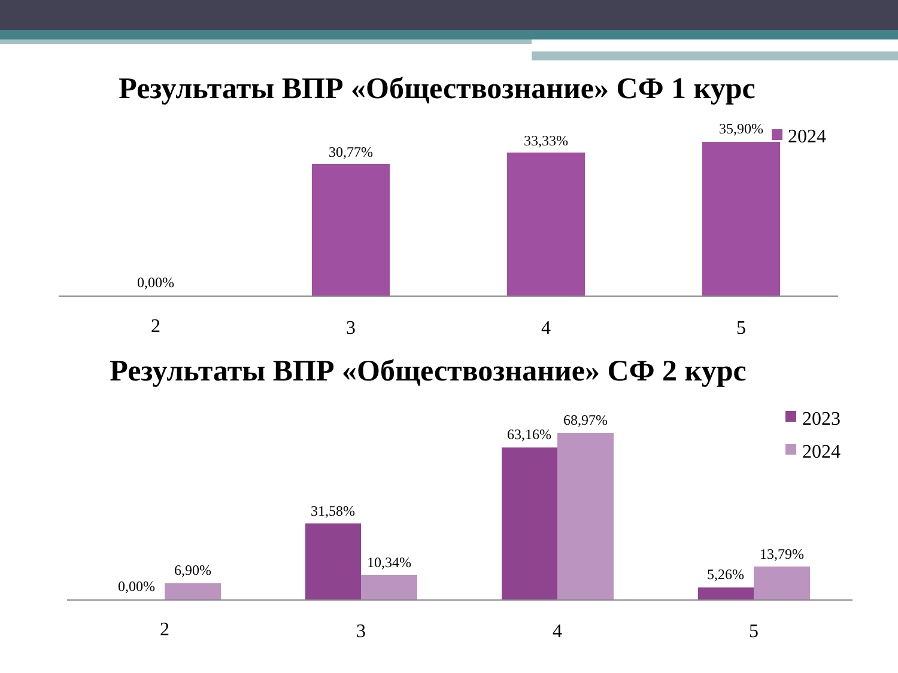Результаты ВПР «Обществознание» СФ 1 курс
Результаты ВПР «Обществознание» СФ 2 курс
0,00%
30,77%
33,33%
35,90%
2024
2
3
4
5
0,00%
6,90%
31,58%
10,34%
63,16%
68,97%
5,26%
13,79%
2023
2024
2
3
4
5